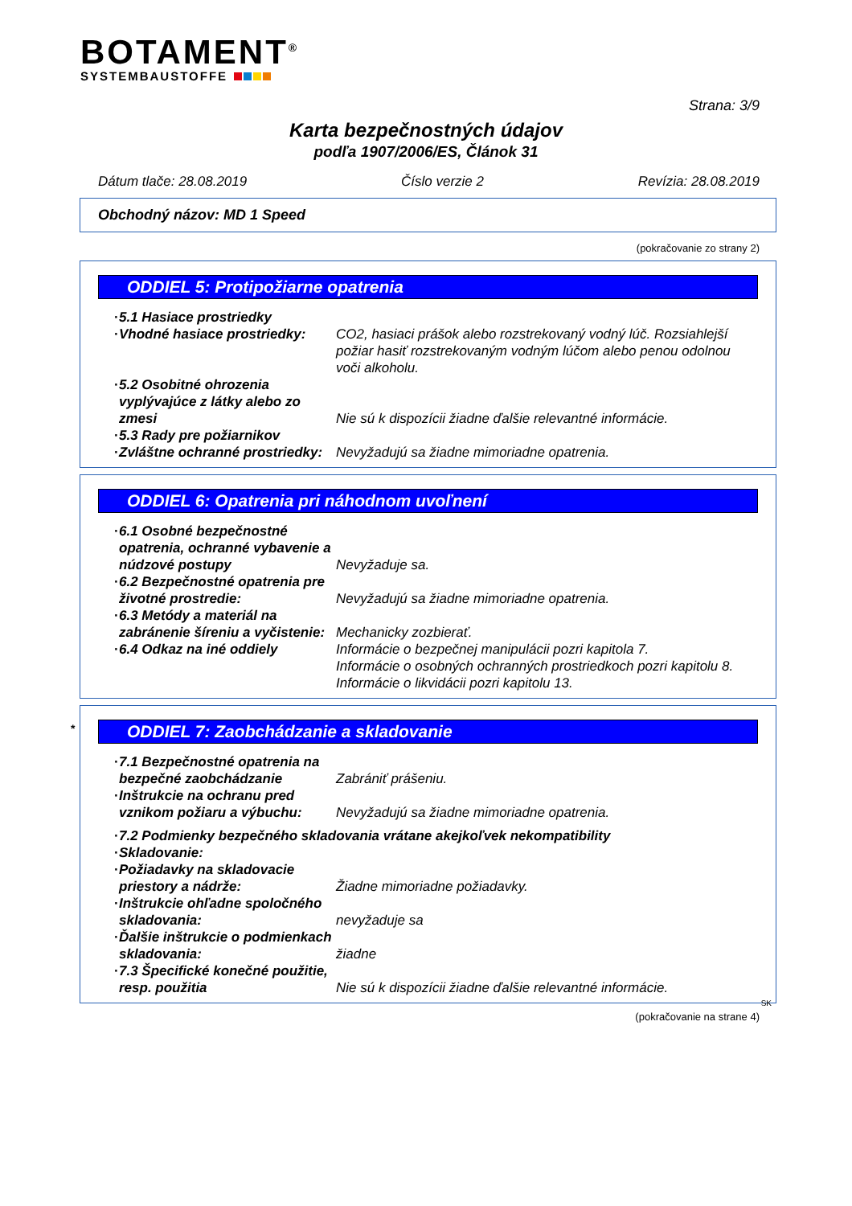BOTAMENT<sup>®</sup>
SYSTEMBAUSTOFFE
Strana: 3/9
Karta bezpečnostných údajov
podľa 1907/2006/ES, Článok 31
Dátum tlače: 28.08.2019 Číslo verzie 2 Revízia: 28.08.2019
Obchodný názov: MD 1 Speed
(pokračovanie zo strany 2)
ODDIEL 5: Protipožiarne opatrenia
· 5.1 Hasiace prostriedky
· Vhodné hasiace prostriedky:
CO2, hasiaci prášok alebo rozstrekovaný vodný lúč. Rozsiahlejší požiar hasiť rozstrekovaným vodným lúčom alebo penou odolnou voči alkoholu.
· 5.2 Osobitné ohrozenia vyplývajúce z látky alebo zo zmesi
Nie sú k dispozícii žiadne ďalšie relevantné informácie.
· 5.3 Rady pre požiarnikov
· Zvláštne ochranné prostriedky:
Nevyžadujú sa žiadne mimoriadne opatrenia.
ODDIEL 6: Opatrenia pri náhodnom uvoľnení
· 6.1 Osobné bezpečnostné opatrenia, ochranné vybavenie a núdzové postupy
Nevyžaduje sa.
· 6.2 Bezpečnostné opatrenia pre životné prostredie:
Nevyžadujú sa žiadne mimoriadne opatrenia.
· 6.3 Metódy a materiál na zabránenie šíreniu a vyčistenie:
Mechanicky zozbierať.
· 6.4 Odkaz na iné oddiely Informácie o bezpečnej manipulácii pozri kapitola 7.
Informácie o osobných ochranných prostriedkoch pozri kapitolu 8.
Informácie o likvidácii pozri kapitolu 13.
* ODDIEL 7: Zaobchádzanie a skladovanie
· 7.1 Bezpečnostné opatrenia na bezpečné zaobchádzanie
Zabrániť prášeniu.
· Inštrukcie na ochranu pred vznikom požiaru a výbuchu:
Nevyžadujú sa žiadne mimoriadne opatrenia.
· 7.2 Podmienky bezpečného skladovania vrátane akejkoľvek nekompatibility
· Skladovanie:
· Požiadavky na skladovacie priestory a nádrže:
Žiadne mimoriadne požiadavky.
· Inštrukcie ohľadne spoločného skladovania:
nevyžaduje sa
· Ďalšie inštrukcie o podmienkach skladovania:
žiadne
· 7.3 Špecifické konečné použitie, resp. použitia
Nie sú k dispozícii žiadne ďalšie relevantné informácie.
SK
(pokračovanie na strane 4)